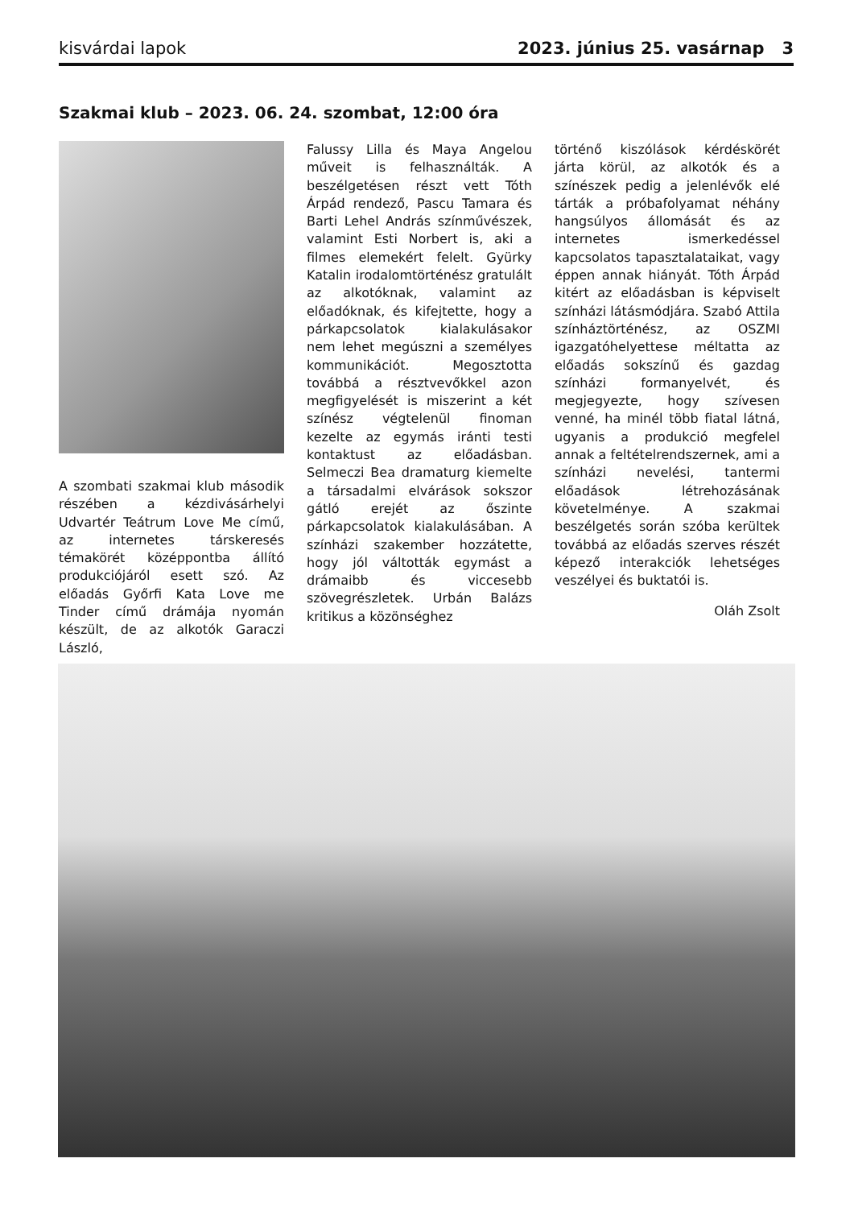kisvárdai lapok 2023. június 25. vasárnap 3
Szakmai klub – 2023. 06. 24. szombat, 12:00 óra
A szombati szakmai klub második részében a kézdivásárhelyi Udvartér Teátrum Love Me című, az internetes társkeresés témakörét középpontba állító produkciójáról esett szó. Az előadás Győrfi Kata Love me Tinder című drámája nyomán készült, de az alkotók Garaczi László,
Falussy Lilla és Maya Angelou műveit is felhasználták. A beszélgetésen részt vett Tóth Árpád rendező, Pascu Tamara és Barti Lehel András színművészek, valamint Esti Norbert is, aki a filmes elemekért felelt. Gyürky Katalin irodalomtörténész gratulált az alkotóknak, valamint az előadóknak, és kifejtette, hogy a párkapcsolatok kialakulásakor nem lehet megúszni a személyes kommunikációt. Megosztotta továbbá a résztvevőkkel azon megfigyelését is miszerint a két színész végtelenül finoman kezelte az egymás iránti testi kontaktust az előadásban. Selmeczi Bea dramaturg kiemelte a társadalmi elvárások sokszor gátló erejét az őszinte párkapcsolatok kialakulásában. A színházi szakember hozzátette, hogy jól váltották egymást a drámaibb és viccesebb szövegrészletek. Urbán Balázs kritikus a közönséghez
történő kiszólások kérdéskörét járta körül, az alkotók és a színészek pedig a jelenlévők elé tárták a próbafolyamat néhány hangsúlyos állomását és az internetes ismerkedéssel kapcsolatos tapasztalataikat, vagy éppen annak hiányát. Tóth Árpád kitért az előadásban is képviselt színházi látásmódjára. Szabó Attila színháztörténész, az OSZMI igazgatóhelyettese méltatta az előadás sokszínű és gazdag színházi formanyelvét, és megjegyezte, hogy szívesen venné, ha minél több fiatal látná, ugyanis a produkció megfelel annak a feltételrendszernek, ami a színházi nevelési, tantermi előadások létrehozásának követelménye. A szakmai beszélgetés során szóba kerültek továbbá az előadás szerves részét képező interakciók lehetséges veszélyei és buktatói is.
Oláh Zsolt